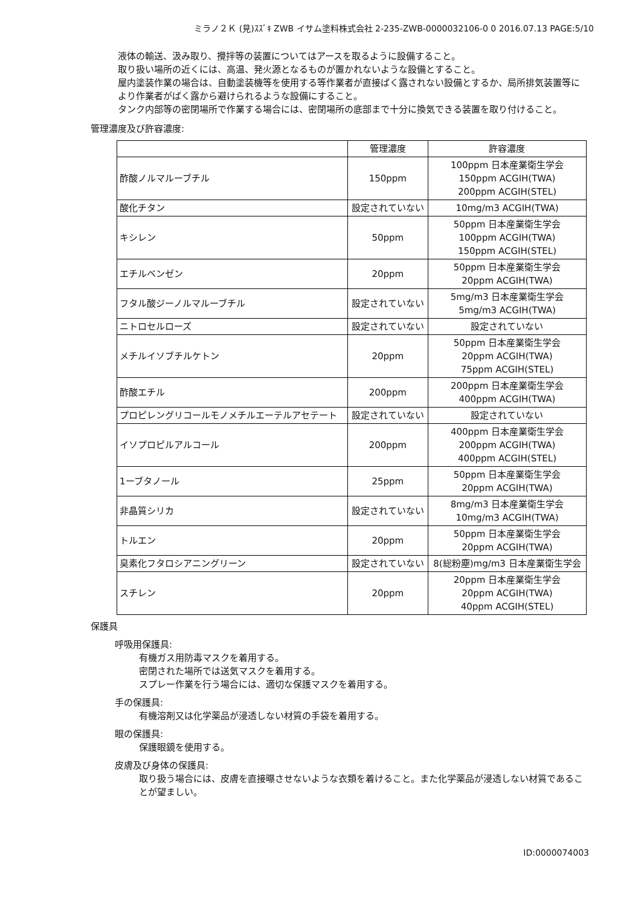ミラノ２Ｋ (見)ｽｽﾞｷ ZWB イサム塗料株式会社 2-235-ZWB-0000032106-0 0 2016.07.13 PAGE:5/10
液体の輸送、汲み取り、攪拌等の装置についてはアースを取るように設備すること。
取り扱い場所の近くには、高温、発火源となるものが置かれないような設備とすること。
屋内塗装作業の場合は、自動塗装機等を使用する等作業者が直接ばく露されない設備とするか、局所排気装置等により作業者がばく露から避けられるような設備にすること。
タンク内部等の密閉場所で作業する場合には、密閉場所の底部まで十分に換気できる装置を取り付けること。
管理濃度及び許容濃度:
| | 管理濃度 | 許容濃度 |
| --- | --- | --- |
| 酢酸ノルマルーブチル | 150ppm | 100ppm 日本産業衛生学会 150ppm ACGIH(TWA) 200ppm ACGIH(STEL) |
| 酸化チタン | 設定されていない | 10mg/m3 ACGIH(TWA) |
| キシレン | 50ppm | 50ppm 日本産業衛生学会 100ppm ACGIH(TWA) 150ppm ACGIH(STEL) |
| エチルベンゼン | 20ppm | 50ppm 日本産業衛生学会 20ppm ACGIH(TWA) |
| フタル酸ジーノルマルーブチル | 設定されていない | 5mg/m3 日本産業衛生学会 5mg/m3 ACGIH(TWA) |
| ニトロセルローズ | 設定されていない | 設定されていない |
| メチルイソブチルケトン | 20ppm | 50ppm 日本産業衛生学会 20ppm ACGIH(TWA) 75ppm ACGIH(STEL) |
| 酢酸エチル | 200ppm | 200ppm 日本産業衛生学会 400ppm ACGIH(TWA) |
| プロピレングリコールモノメチルエーテルアセテート | 設定されていない | 設定されていない |
| イソプロピルアルコール | 200ppm | 400ppm 日本産業衛生学会 200ppm ACGIH(TWA) 400ppm ACGIH(STEL) |
| 1ーブタノール | 25ppm | 50ppm 日本産業衛生学会 20ppm ACGIH(TWA) |
| 非晶質シリカ | 設定されていない | 8mg/m3 日本産業衛生学会 10mg/m3 ACGIH(TWA) |
| トルエン | 20ppm | 50ppm 日本産業衛生学会 20ppm ACGIH(TWA) |
| 臭素化フタロシアニングリーン | 設定されていない | 8(総粉塵)mg/m3 日本産業衛生学会 |
| スチレン | 20ppm | 20ppm 日本産業衛生学会 20ppm ACGIH(TWA) 40ppm ACGIH(STEL) |
保護具
呼吸用保護具:
有機ガス用防毒マスクを着用する。
密閉された場所では送気マスクを着用する。
スプレー作業を行う場合には、適切な保護マスクを着用する。
手の保護具:
有機溶剤又は化学薬品が浸透しない材質の手袋を着用する。
眼の保護具:
保護眼鏡を使用する。
皮膚及び身体の保護具:
取り扱う場合には、皮膚を直接曝させないような衣類を着けること。また化学薬品が浸透しない材質であることが望ましい。
ID:0000074003